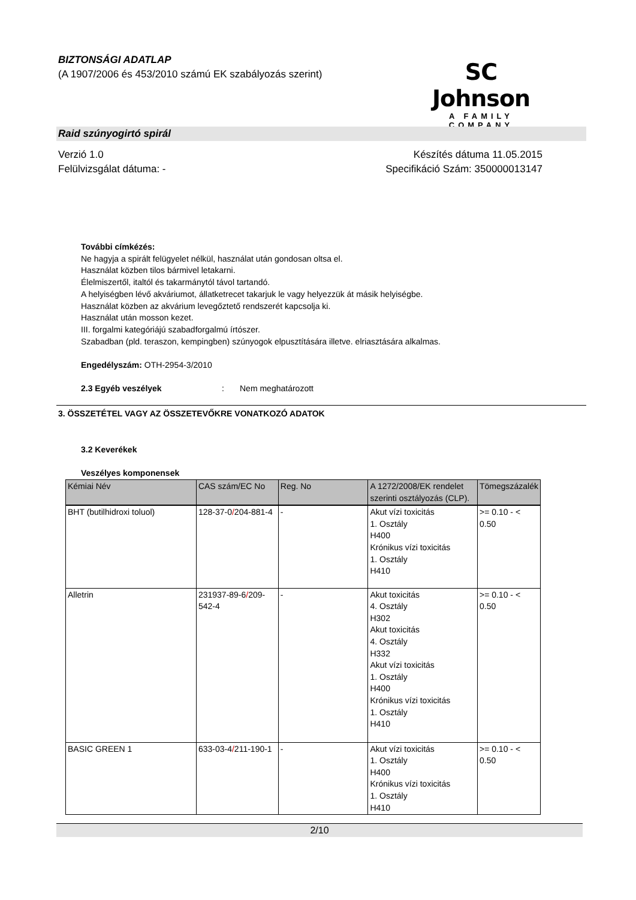BIZTONSÁGI ADATLAP
(A 1907/2006 és 453/2010 számú EK szabályozás szerint)
SC Johnson
A FAMILY COMPANY
Raid szúnyogirtó spirál
Verzió 1.0
Felülvizsgálat dátuma: -
Készítés dátuma 11.05.2015
Specifikáció Szám: 350000013147
További címkézés:
Ne hagyja a spirált felügyelet nélkül, használat után gondosan oltsa el.
Használat közben tilos bármivel letakarni.
Élelmiszertől, italtól és takarmánytól távol tartandó.
A helyiségben lévő akváriumot, állatketrecet takarjuk le vagy helyezzük át másik helyiségbe.
Használat közben az akvárium levegőztető rendszerét kapcsolja ki.
Használat után mosson kezet.
III. forgalmi kategóriájú szabadforgalmú írtószer.
Szabadban (pld. teraszon, kempingben) szúnyogok elpusztítására illetve. elriasztására alkalmas.
Engedélyszám: OTH-2954-3/2010
2.3 Egyéb veszélyek: Nem meghatározott
3. ÖSSZETÉTEL VAGY AZ ÖSSZETEVŐKRE VONATKOZÓ ADATOK
3.2 Keverékek
Veszélyes komponensek
| Kémiai Név | CAS szám/EC No | Reg. No | A 1272/2008/EK rendelet szerinti osztályozás (CLP). | Tömegszázalék |
| --- | --- | --- | --- | --- |
| BHT (butilhidroxi toluol) | 128-37-0 / 204-881-4 | - | Akut vízi toxicitás 1. Osztály H400 Krónikus vízi toxicitás 1. Osztály H410 | >= 0.10 - < 0.50 |
| Alletrin | 231937-89-6 / 209-542-4 | - | Akut toxicitás 4. Osztály H302 Akut toxicitás 4. Osztály H332 Akut vízi toxicitás 1. Osztály H400 Krónikus vízi toxicitás 1. Osztály H410 | >= 0.10 - < 0.50 |
| BASIC GREEN 1 | 633-03-4 / 211-190-1 | - | Akut vízi toxicitás 1. Osztály H400 Krónikus vízi toxicitás 1. Osztály H410 | >= 0.10 - < 0.50 |
2/10